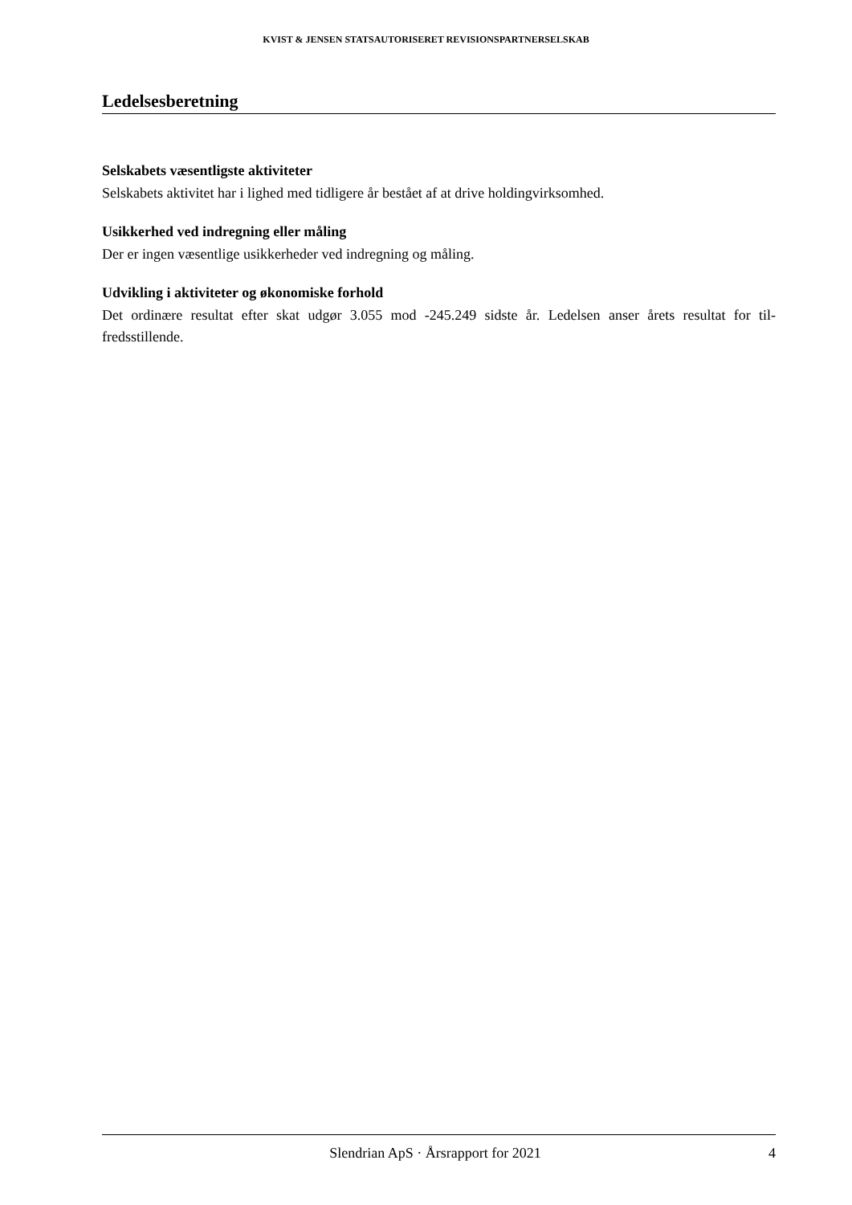KVIST & JENSEN STATSAUTORISERET REVISIONSPARTNERSELSKAB
Ledelsesberetning
Selskabets væsentligste aktiviteter
Selskabets aktivitet har i lighed med tidligere år bestået af at drive holdingvirksomhed.
Usikkerhed ved indregning eller måling
Der er ingen væsentlige usikkerheder ved indregning og måling.
Udvikling i aktiviteter og økonomiske forhold
Det ordinære resultat efter skat udgør 3.055 mod -245.249 sidste år. Ledelsen anser årets resultat for til-fredsstillende.
Slendrian ApS · Årsrapport for 2021 4